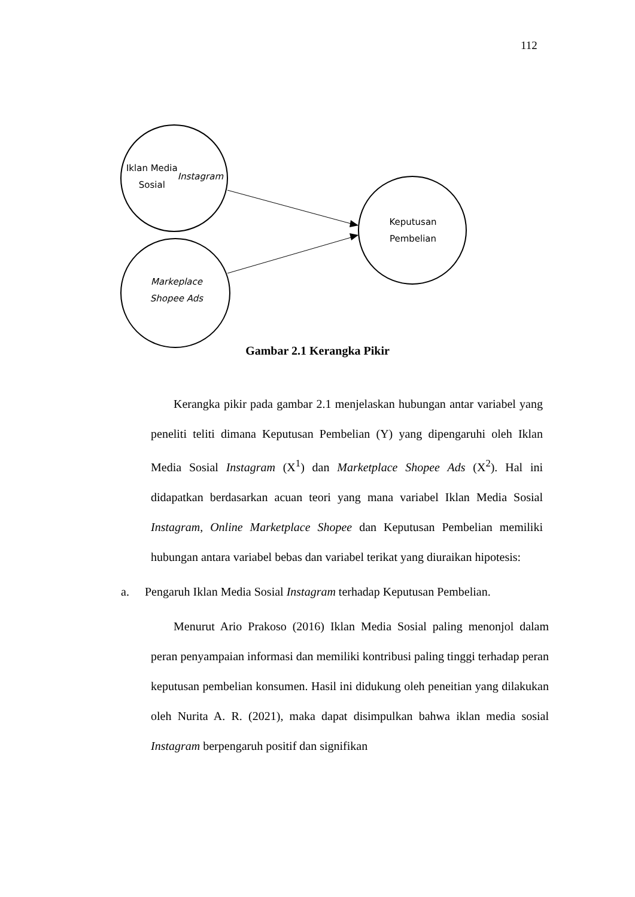112
Iklan Media
Sosial
Instagram
Markeplace
Shopee Ads
Keputusan
Pembelian
Gambar 2.1 Kerangka Pikir
Kerangka pikir pada gambar 2.1 menjelaskan hubungan antar variabel yang peneliti teliti dimana Keputusan Pembelian (Y) yang dipengaruhi oleh Iklan Media Sosial Instagram (X<sup>1</sup>) dan Marketplace Shopee Ads (X<sup>2</sup>). Hal ini didapatkan berdasarkan acuan teori yang mana variabel Iklan Media Sosial Instagram, Online Marketplace Shopee dan Keputusan Pembelian memiliki hubungan antara variabel bebas dan variabel terikat yang diuraikan hipotesis:
a. Pengaruh Iklan Media Sosial Instagram terhadap Keputusan Pembelian.
Menurut Ario Prakoso (2016) Iklan Media Sosial paling menonjol dalam peran penyampaian informasi dan memiliki kontribusi paling tinggi terhadap peran keputusan pembelian konsumen. Hasil ini didukung oleh peneitian yang dilakukan oleh Nurita A. R. (2021), maka dapat disimpulkan bahwa iklan media sosial Instagram berpengaruh positif dan signifikan